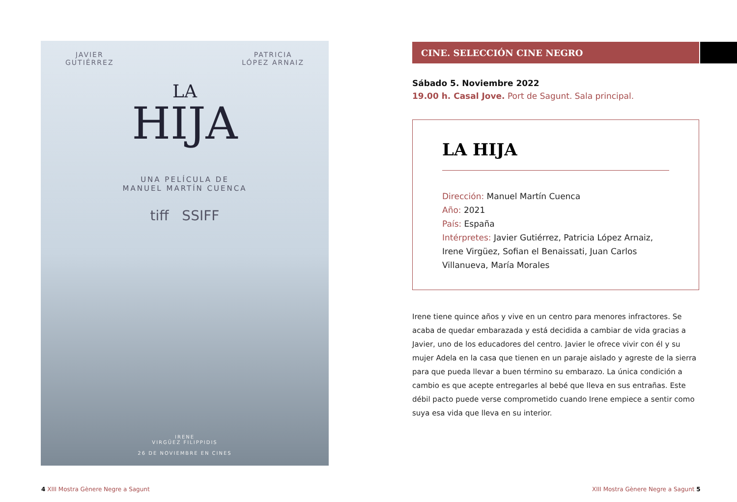JAVIER
GUTIÉRREZ PATRICIA
LÓPEZ ARNAIZ
LA
HIJA
UNA PELÍCULA DE
MANUEL MARTÍN CUENCA
tiff SSIFF
IRENE
VIRGÜEZ FILIPPIDIS
26 DE NOVIEMBRE EN CINES
CINE. SELECCIÓN CINE NEGRO
Sábado 5. Noviembre 2022
19.00 h. Casal Jove. Port de Sagunt. Sala principal.
LA HIJA
Dirección: Manuel Martín Cuenca
Año: 2021
País: España
Intérpretes: Javier Gutiérrez, Patricia López Arnaiz, Irene Virgüez, Sofian el Benaissati, Juan Carlos Villanueva, María Morales
Irene tiene quince años y vive en un centro para menores infractores. Se acaba de quedar embarazada y está decidida a cambiar de vida gracias a Javier, uno de los educadores del centro. Javier le ofrece vivir con él y su mujer Adela en la casa que tienen en un paraje aislado y agreste de la sierra para que pueda llevar a buen término su embarazo. La única condición a cambio es que acepte entregarles al bebé que lleva en sus entrañas. Este débil pacto puede verse comprometido cuando Irene empiece a sentir como suya esa vida que lleva en su interior.
4 XIII Mostra Gènere Negre a Sagunt
XIII Mostra Gènere Negre a Sagunt 5